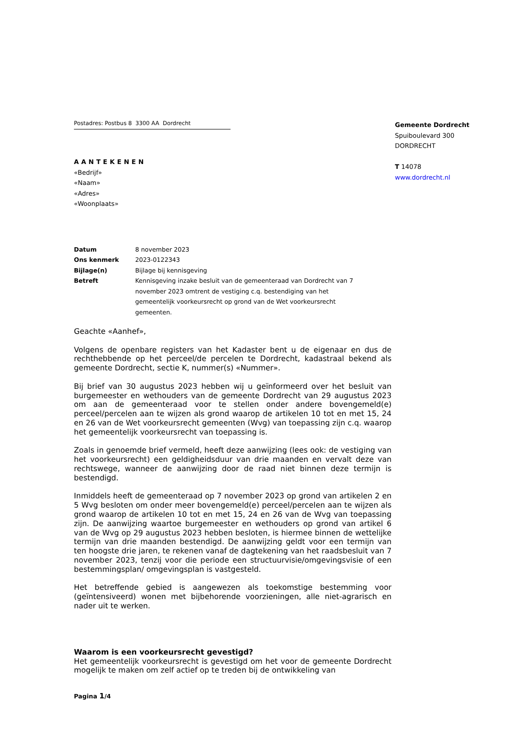Postadres: Postbus 8 3300 AA Dordrecht
AANTEKENEN
«Bedrijf»
«Naam»
«Adres»
«Woonplaats»
Gemeente Dordrecht
Spuiboulevard 300
DORDRECHT
T 14078
www.dordrecht.nl
| Datum | 8 november 2023 |
| Ons kenmerk | 2023-0122343 |
| Bijlage(n) | Bijlage bij kennisgeving |
| Betreft | Kennisgeving inzake besluit van de gemeenteraad van Dordrecht van 7 november 2023 omtrent de vestiging c.q. bestendiging van het gemeentelijk voorkeursrecht op grond van de Wet voorkeursrecht gemeenten. |
Geachte «Aanhef»,
Volgens de openbare registers van het Kadaster bent u de eigenaar en dus de rechthebbende op het perceel/de percelen te Dordrecht, kadastraal bekend als gemeente Dordrecht, sectie K, nummer(s) «Nummer».
Bij brief van 30 augustus 2023 hebben wij u geïnformeerd over het besluit van burgemeester en wethouders van de gemeente Dordrecht van 29 augustus 2023 om aan de gemeenteraad voor te stellen onder andere bovengemeld(e) perceel/percelen aan te wijzen als grond waarop de artikelen 10 tot en met 15, 24 en 26 van de Wet voorkeursrecht gemeenten (Wvg) van toepassing zijn c.q. waarop het gemeentelijk voorkeursrecht van toepassing is.
Zoals in genoemde brief vermeld, heeft deze aanwijzing (lees ook: de vestiging van het voorkeursrecht) een geldigheidsduur van drie maanden en vervalt deze van rechtswege, wanneer de aanwijzing door de raad niet binnen deze termijn is bestendigd.
Inmiddels heeft de gemeenteraad op 7 november 2023 op grond van artikelen 2 en 5 Wvg besloten om onder meer bovengemeld(e) perceel/percelen aan te wijzen als grond waarop de artikelen 10 tot en met 15, 24 en 26 van de Wvg van toepassing zijn. De aanwijzing waartoe burgemeester en wethouders op grond van artikel 6 van de Wvg op 29 augustus 2023 hebben besloten, is hiermee binnen de wettelijke termijn van drie maanden bestendigd. De aanwijzing geldt voor een termijn van ten hoogste drie jaren, te rekenen vanaf de dagtekening van het raadsbesluit van 7 november 2023, tenzij voor die periode een structuurvisie/omgevingsvisie of een bestemmingsplan/ omgevingsplan is vastgesteld.
Het betreffende gebied is aangewezen als toekomstige bestemming voor (geïntensiveerd) wonen met bijbehorende voorzieningen, alle niet-agrarisch en nader uit te werken.
Waarom is een voorkeursrecht gevestigd?
Het gemeentelijk voorkeursrecht is gevestigd om het voor de gemeente Dordrecht mogelijk te maken om zelf actief op te treden bij de ontwikkeling van
Pagina 1/4